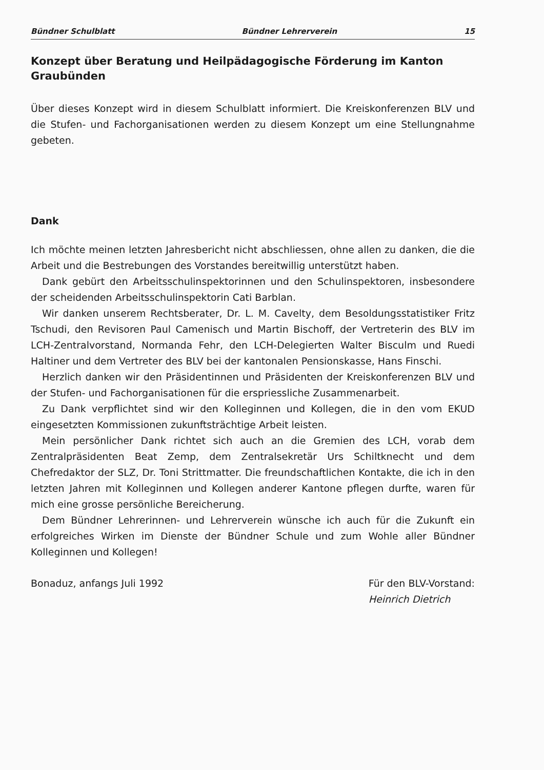Bündner Schulblatt Bündner Lehrerverein 15
Konzept über Beratung und Heilpädagogische Förderung im Kanton Graubünden
Über dieses Konzept wird in diesem Schulblatt informiert. Die Kreiskonferenzen BLV und die Stufen- und Fachorganisationen werden zu diesem Konzept um eine Stellungnahme gebeten.
Dank
Ich möchte meinen letzten Jahresbericht nicht abschliessen, ohne allen zu danken, die die Arbeit und die Bestrebungen des Vorstandes bereitwillig unterstützt haben.
Dank gebürt den Arbeitsschulinspektorinnen und den Schulinspektoren, insbesondere der scheidenden Arbeitsschulinspektorin Cati Barblan.
Wir danken unserem Rechtsberater, Dr. L. M. Cavelty, dem Besoldungsstatistiker Fritz Tschudi, den Revisoren Paul Camenisch und Martin Bischoff, der Vertreterin des BLV im LCH-Zentralvorstand, Normanda Fehr, den LCH-Delegierten Walter Bisculm und Ruedi Haltiner und dem Vertreter des BLV bei der kantonalen Pensionskasse, Hans Finschi.
Herzlich danken wir den Präsidentinnen und Präsidenten der Kreiskonferenzen BLV und der Stufen- und Fachorganisationen für die erspriessliche Zusammenarbeit.
Zu Dank verpflichtet sind wir den Kolleginnen und Kollegen, die in den vom EKUD eingesetzten Kommissionen zukunftsträchtige Arbeit leisten.
Mein persönlicher Dank richtet sich auch an die Gremien des LCH, vorab dem Zentralpräsidenten Beat Zemp, dem Zentralsekretär Urs Schiltknecht und dem Chefredaktor der SLZ, Dr. Toni Strittmatter. Die freundschaftlichen Kontakte, die ich in den letzten Jahren mit Kolleginnen und Kollegen anderer Kantone pflegen durfte, waren für mich eine grosse persönliche Bereicherung.
Dem Bündner Lehrerinnen- und Lehrerverein wünsche ich auch für die Zukunft ein erfolgreiches Wirken im Dienste der Bündner Schule und zum Wohle aller Bündner Kolleginnen und Kollegen!
Bonaduz, anfangs Juli 1992 Für den BLV-Vorstand:
Heinrich Dietrich